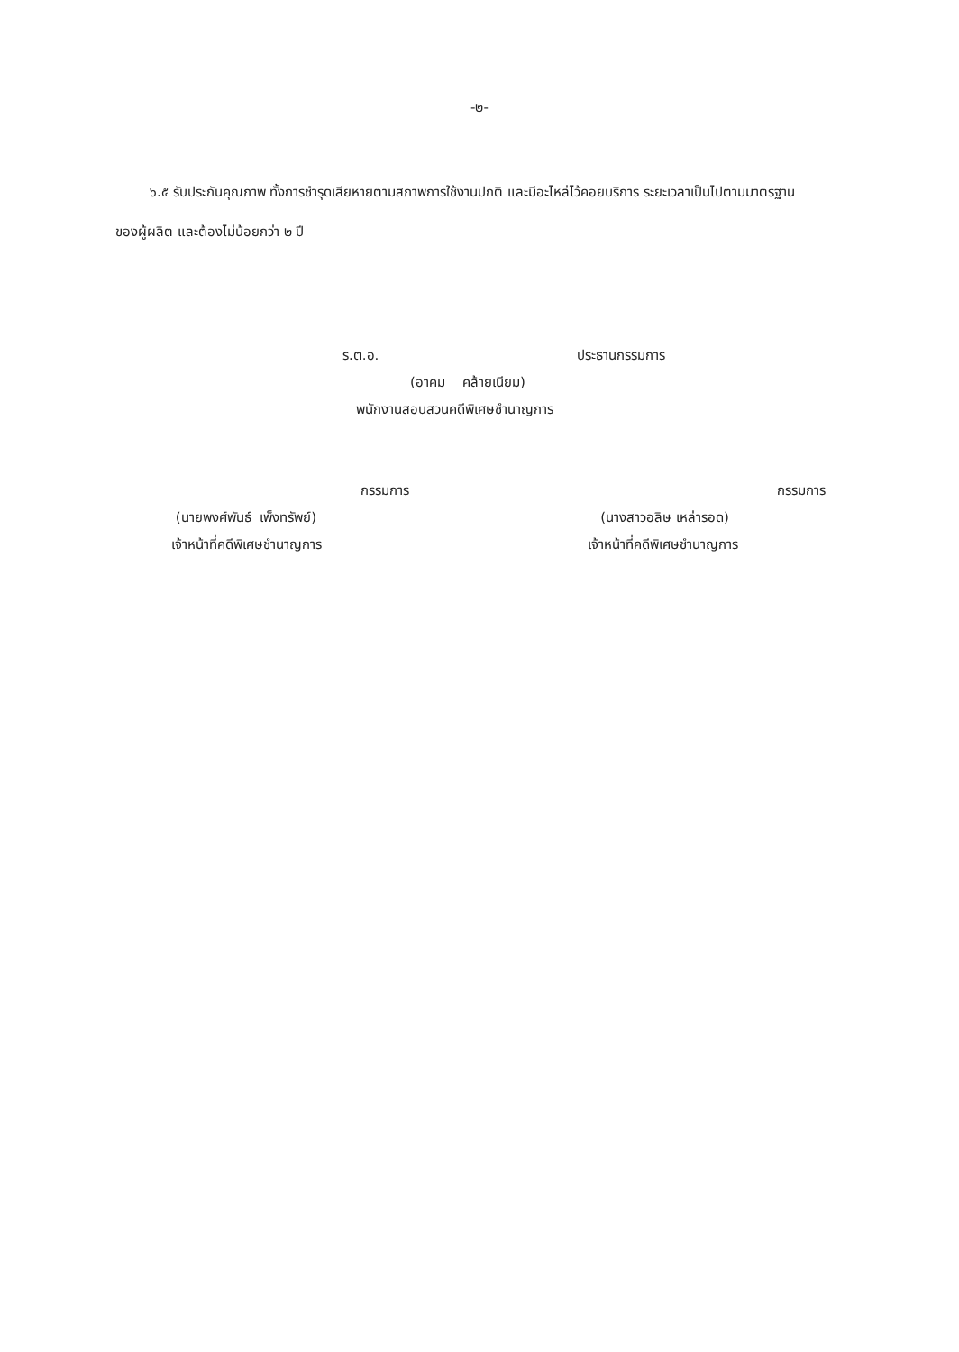-๒-
๖.๕ รับประกันคุณภาพ ทั้งการชำรุดเสียหายตามสภาพการใช้งานปกติ และมีอะไหล่ไว้คอยบริการ ระยะเวลาเป็นไปตามมาตรฐานของผู้ผลิต และต้องไม่น้อยกว่า ๒ ปี
ร.ต.อ. ประธานกรรมการ
(อาคม คล้ายเนียม)
พนักงานสอบสวนคดีพิเศษชำนาญการ
กรรมการ
(นายพงศ์พันธ์ เพ็งทรัพย์)
เจ้าหน้าที่คดีพิเศษชำนาญการ
กรรมการ
(นางสาวอลิษ เหล่ารอด)
เจ้าหน้าที่คดีพิเศษชำนาญการ